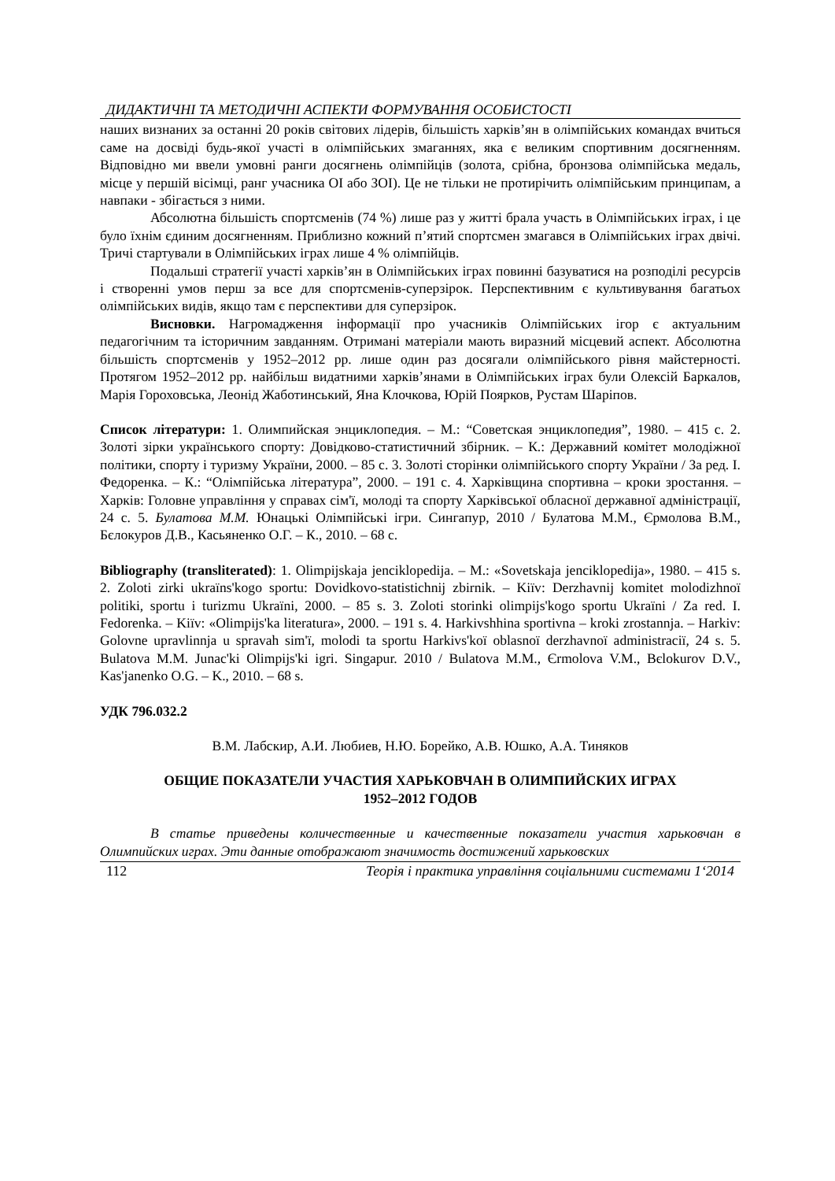ДИДАКТИЧНІ ТА МЕТОДИЧНІ АСПЕКТИ ФОРМУВАННЯ ОСОБИСТОСТІ
наших визнаних за останні 20 років світових лідерів, більшість харків’ян в олімпійських командах вчиться саме на досвіді будь-якої участі в олімпійських змаганнях, яка є великим спортивним досягненням. Відповідно ми ввели умовні ранги досягнень олімпійців (золота, срібна, бронзова олімпійська медаль, місце у першій вісімці, ранг учасника ОІ або ЗОІ). Це не тільки не протирічить олімпійським принципам, а навпаки - збігається з ними.
Абсолютна більшість спортсменів (74 %) лише раз у житті брала участь в Олімпійських іграх, і це було їхнім єдиним досягненням. Приблизно кожний п’ятий спортсмен змагався в Олімпійських іграх двічі. Тричі стартували в Олімпійських іграх лише 4 % олімпійців.
Подальші стратегії участі харків’ян в Олімпійських іграх повинні базуватися на розподілі ресурсів і створенні умов перш за все для спортсменів-суперзірок. Перспективним є культивування багатьох олімпійських видів, якщо там є перспективи для суперзірок.
Висновки. Нагромадження інформації про учасників Олімпійських ігор є актуальним педагогічним та історичним завданням. Отримані матеріали мають виразний місцевий аспект. Абсолютна більшість спортсменів у 1952–2012 рр. лише один раз досягали олімпійського рівня майстерності. Протягом 1952–2012 рр. найбільш видатними харків’янами в Олімпійських іграх були Олексій Баркалов, Марія Гороховська, Леонід Жаботинський, Яна Клочкова, Юрій Поярков, Рустам Шаріпов.
Список літератури: 1. Олимпийская энциклопедия. – М.: “Советская энциклопедия”, 1980. – 415 с. 2. Золоті зірки українського спорту: Довідково-статистичний збірник. – К.: Державний комітет молодіжної політики, спорту і туризму України, 2000. – 85 с. 3. Золоті сторінки олімпійського спорту України / За ред. І. Федоренка. – К.: “Олімпійська література”, 2000. – 191 с. 4. Харківщина спортивна – кроки зростання. – Харків: Головне управління у справах сім'ї, молоді та спорту Харківської обласної державної адміністрації, 24 с. 5. Булатова М.М. Юнацькі Олімпійські ігри. Сингапур, 2010 / Булатова М.М., Єрмолова В.М., Бєлокуров Д.В., Касьяненко О.Г. – К., 2010. – 68 с.
Bibliography (transliterated): 1. Olimpijskaja jenciklopedija. – M.: «Sovetskaja jenciklopedija», 1980. – 415 s. 2. Zoloti zirki ukraïns'kogo sportu: Dovidkovo-statistichnij zbirnik. – Kiïv: Derzhavnij komitet molodizhnoï politiki, sportu i turizmu Ukraïni, 2000. – 85 s. 3. Zoloti storinki olimpijs'kogo sportu Ukraïni / Za red. I. Fedorenka. – Kiïv: «Olimpijs'ka literatura», 2000. – 191 s. 4. Harkivshhina sportivna – kroki zrostannja. – Harkiv: Golovne upravlinnja u spravah sim'ï, molodi ta sportu Harkivs'koï oblasnoï derzhavnoï administraciï, 24 s. 5. Bulatova M.M. Junac'ki Olimpijs'ki igri. Singapur. 2010 / Bulatova M.M., Єrmolova V.M., Bєlokurov D.V., Kas'janenko O.G. – K., 2010. – 68 s.
УДК 796.032.2
В.М. Лабскир, А.И. Любиев, Н.Ю. Борейко, А.В. Юшко, А.А. Тиняков
ОБЩИЕ ПОКАЗАТЕЛИ УЧАСТИЯ ХАРЬКОВЧАН В ОЛИМПИЙСКИХ ИГРАХ
1952–2012 ГОДОВ
В статье приведены количественные и качественные показатели участия харьковчан в Олимпийских играх. Эти данные отображают значимость достижений харьковских
112 Теорія і практика управління соціальними системами 1‘2014